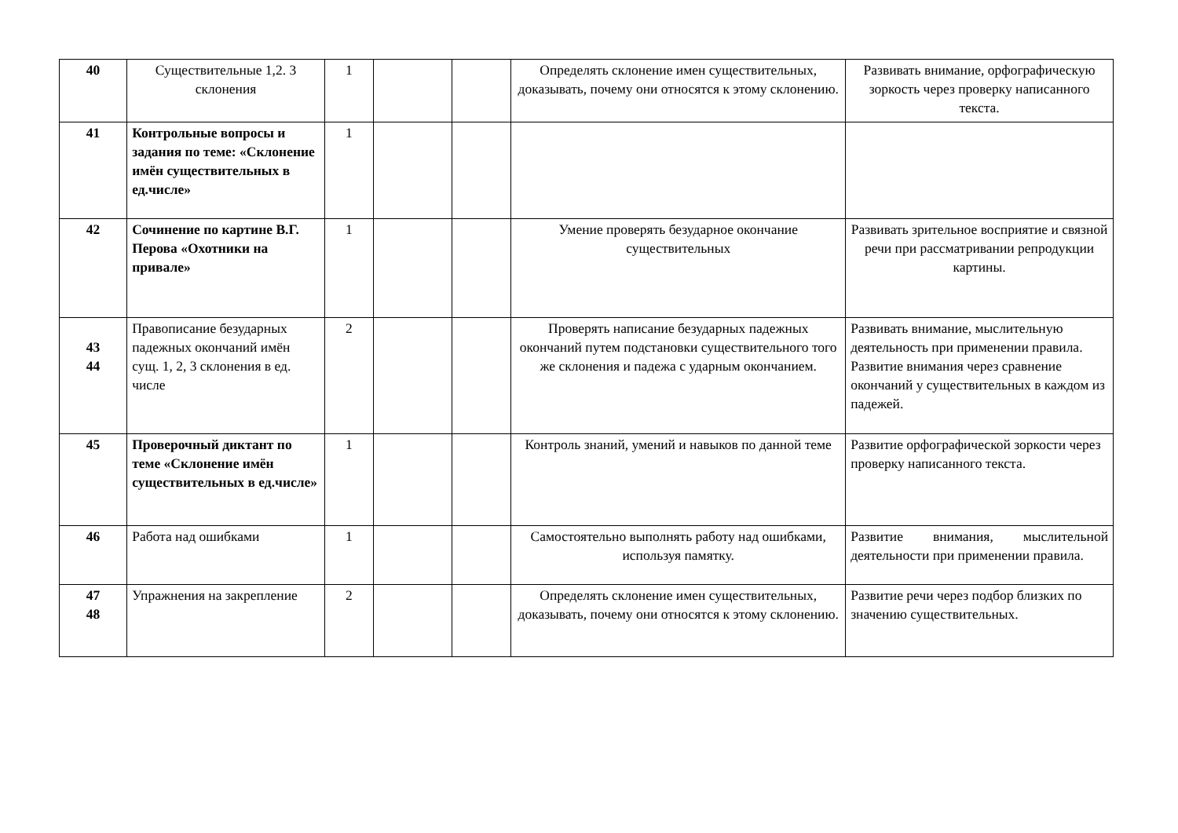| 40 | Существительные 1,2. 3 склонения | 1 | | | Определять склонение имен существительных, доказывать, почему они относятся к этому склонению. | Развивать внимание, орфографическую зоркость через проверку написанного текста. |
| 41 | Контрольные вопросы и задания по теме: «Склонение имён существительных в ед.числе» | 1 | | | | |
| 42 | Сочинение по картине В.Г. Перова «Охотники на привале» | 1 | | | Умение проверять безударное окончание существительных | Развивать зрительное восприятие и связной речи при рассматривании репродукции картины. |
| 43 44 | Правописание безударных падежных окончаний имён сущ. 1, 2, 3 склонения в ед. числе | 2 | | | Проверять написание безударных падежных окончаний путем подстановки существительного того же склонения и падежа с ударным окончанием. | Развивать внимание, мыслительную деятельность при применении правила. Развитие внимания через сравнение окончаний у существительных в каждом из падежей. |
| 45 | Проверочный диктант по теме «Склонение имён существительных в ед.числе» | 1 | | | Контроль знаний, умений и навыков по данной теме | Развитие орфографической зоркости через проверку написанного текста. |
| 46 | Работа над ошибками | 1 | | | Самостоятельно выполнять работу над ошибками, используя памятку. | Развитие внимания, мыслительной деятельности при применении правила. |
| 47 48 | Упражнения на закрепление | 2 | | | Определять склонение имен существительных, доказывать, почему они относятся к этому склонению. | Развитие речи через подбор близких по значению существительных. |